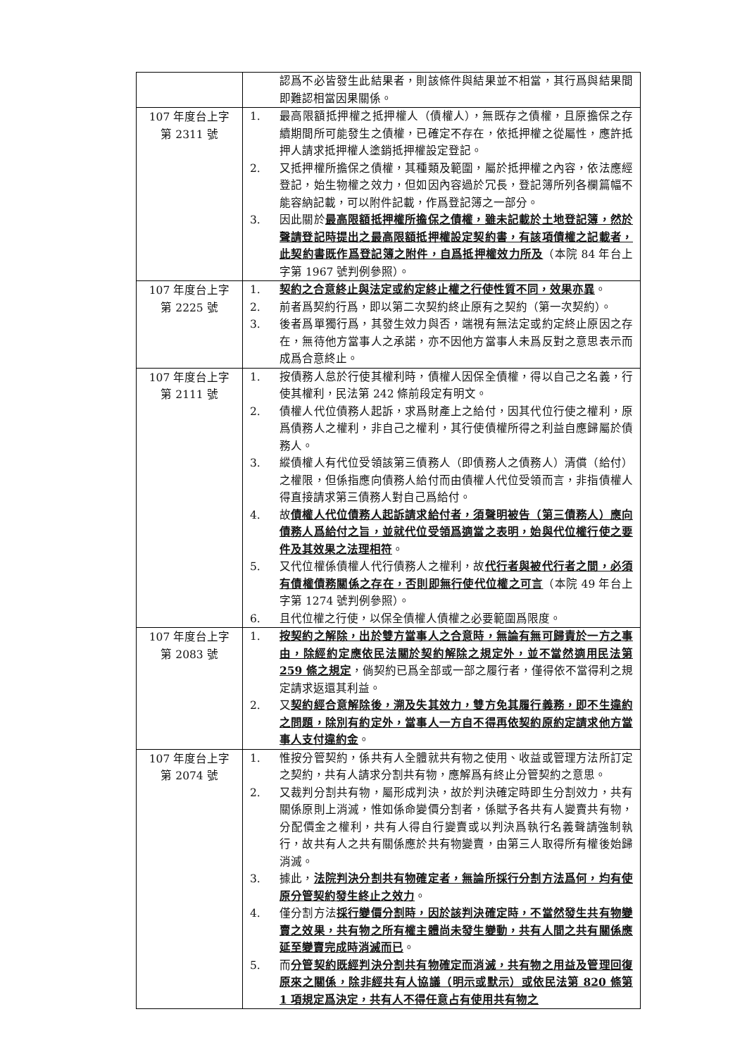| | 認爲不必皆發生此結果者，則該條件與結果並不相當，其行爲與結果間即難認相當因果關係。 |
| 107 年度台上字 第 2311 號 | 1. 最高限額抵押權之抵押權人（債權人），無既存之債權，且原擔保之存續期間所可能發生之債權，已確定不存在，依抵押權之從屬性，應許抵押人請求抵押權人塗銷抵押權設定登記。 2. 又抵押權所擔保之債權，其種類及範圍，屬於抵押權之內容，依法應經登記，始生物權之效力，但如因內容過於冗長，登記簿所列各欄篇幅不能容納記載，可以附件記載，作爲登記簿之一部分。 3. 因此關於 最高限額抵押權所擔保之債權，雖未記載於土地登記簿，然於聲請登記時提出之最高限額抵押權設定契約書，有該項債權之記載者，此契約書既作爲登記簿之附件，自爲抵押權效力所及 （本院 84 年台上字第 1967 號判例參照）。 |
| 107 年度台上字 第 2225 號 | 1. 契約之合意終止與法定或約定終止權之行使性質不同，效果亦異 。 2. 前者爲契約行爲，即以第二次契約終止原有之契約（第一次契約）。 3. 後者爲單獨行爲，其發生效力與否，端視有無法定或約定終止原因之存在，無待他方當事人之承諾，亦不因他方當事人未爲反對之意思表示而成爲合意終止。 |
| 107 年度台上字 第 2111 號 | 1. 按債務人怠於行使其權利時，債權人因保全債權，得以自己之名義，行使其權利，民法第 242 條前段定有明文。 2. 債權人代位債務人起訴，求爲財產上之給付，因其代位行使之權利，原爲債務人之權利，非自己之權利，其行使債權所得之利益自應歸屬於債務人。 3. 縱債權人有代位受領該第三債務人（即債務人之債務人）清償（給付）之權限，但係指應向債務人給付而由債權人代位受領而言，非指債權人得直接請求第三債務人對自己爲給付。 4. 故 債權人代位債務人起訴請求給付者，須聲明被告（第三債務人）應向債務人爲給付之旨，並就代位受領爲適當之表明，始與代位權行使之要件及其效果之法理相符 。 5. 又代位權係債權人代行債務人之權利，故 代行者與被代行者之間，必須有債權債務關係之存在，否則即無行使代位權之可言 （本院 49 年台上字第 1274 號判例參照）。 6. 且代位權之行使，以保全債權人債權之必要範圍爲限度。 |
| 107 年度台上字 第 2083 號 | 1. 按契約之解除，出於雙方當事人之合意時，無論有無可歸責於一方之事由，除經約定應依民法關於契約解除之規定外，並不當然適用民法第 259 條之規定 ，倘契約已爲全部或一部之履行者，僅得依不當得利之規定請求返還其利益。 2. 又 契約經合意解除後，溯及失其效力，雙方免其履行義務，即不生違約之問題，除別有約定外，當事人一方自不得再依契約原約定請求他方當事人支付違約金 。 |
| 107 年度台上字 第 2074 號 | 1. 惟按分管契約，係共有人全體就共有物之使用、收益或管理方法所訂定之契約，共有人請求分割共有物，應解爲有終止分管契約之意思。 2. 又裁判分割共有物，屬形成判決，故於判決確定時即生分割效力，共有關係原則上消滅，惟如係命變價分割者，係賦予各共有人變賣共有物，分配價金之權利，共有人得自行變賣或以判決爲執行名義聲請強制執行，故共有人之共有關係應於共有物變賣，由第三人取得所有權後始歸消滅。 3. 據此， 法院判決分割共有物確定者，無論所採行分割方法爲何，均有使原分管契約發生終止之效力 。 4. 僅分割方法 採行變價分割時，因於該判決確定時，不當然發生共有物變賣之效果，共有物之所有權主體尚未發生變動，共有人間之共有關係應延至變賣完成時消滅而已 。 5. 而 分管契約既經判決分割共有物確定而消滅，共有物之用益及管理回復原來之關係，除非經共有人協議（明示或默示）或依民法第 820 條第 1 項規定爲決定，共有人不得任意占有使用共有物之 |